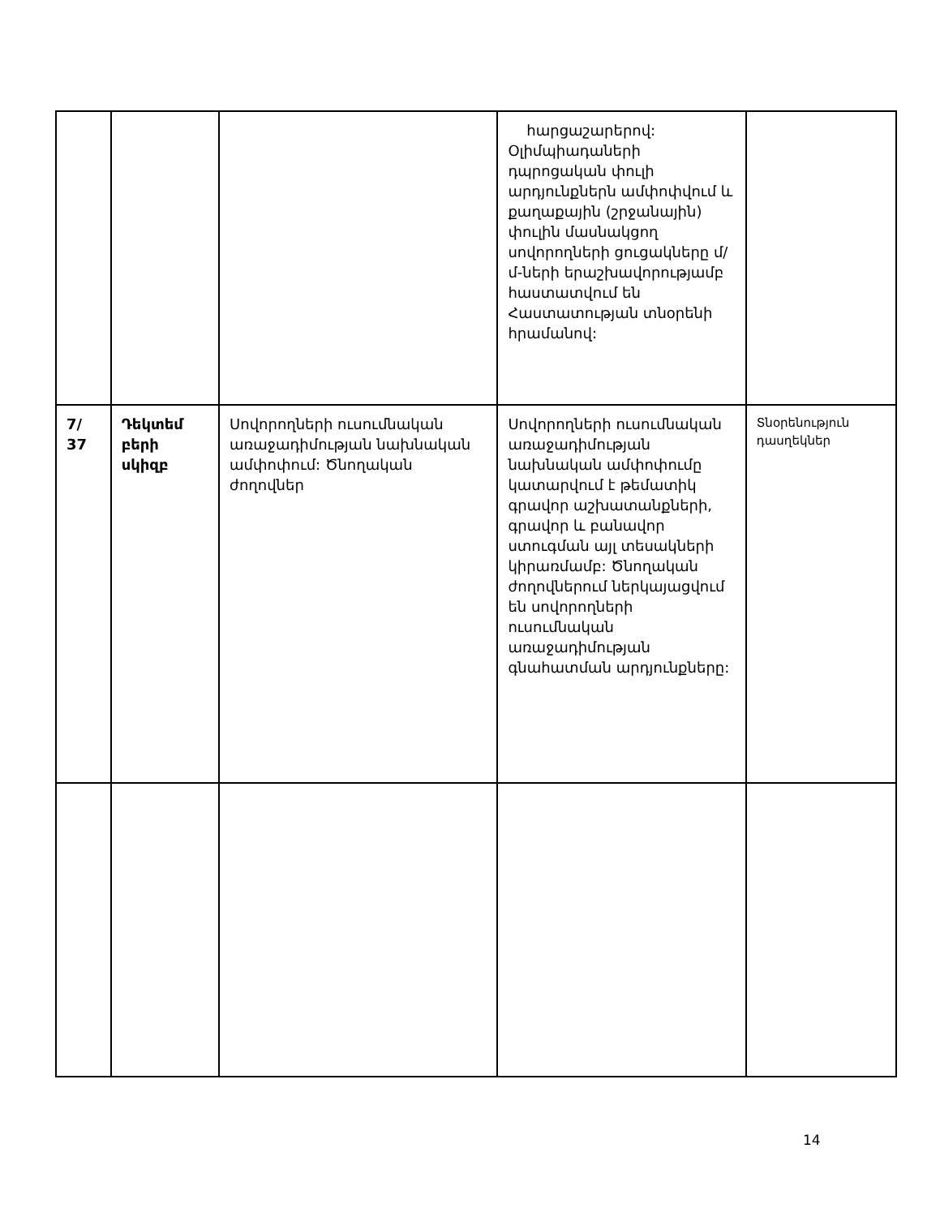| | | | հարցաշարերով: Օլիմպիադաների դպրոցական փուլի արդյունքներն ամփոփվում և քաղաքային (շրջանային) փուլին մասնակցող սովորողների ցուցակները մ/մ-ների երաշխավորությամբ հաստատվում են Հաստատության տնօրենի հրամանով: | |
| 7/ 37 | Դեկտեմ բերի սկիզբ | Սովորողների ուսումնական առաջադիմության նախնական ամփոփում: Ծնողական ժողովներ | Սովորողների ուսումնական առաջադիմության նախնական ամփոփումը կատարվում է թեմատիկ գրավոր աշխատանքների, գրավոր և բանավոր ստուգման այլ տեսակների կիրառմամբ: Ծնողական ժողովներում ներկայացվում են սովորողների ուսումնական առաջադիմության գնահատման արդյունքները: | Տնօրենություն դասղեկներ |
14